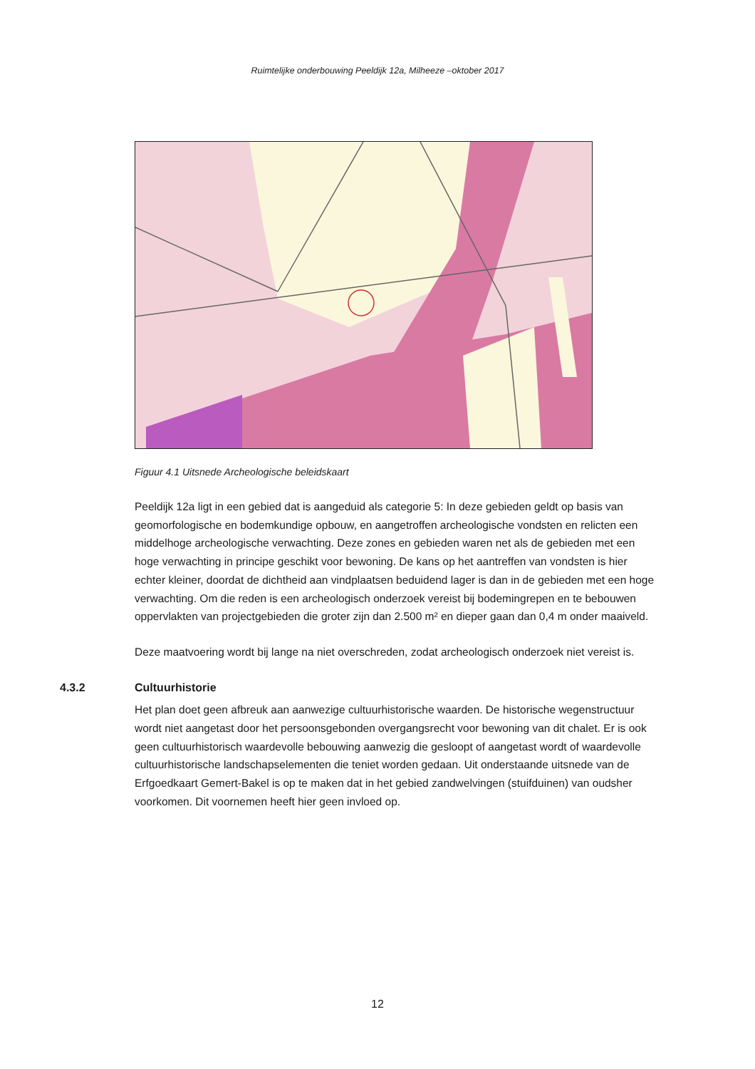Ruimtelijke onderbouwing Peeldijk 12a, Milheeze –oktober 2017
Figuur 4.1 Uitsnede Archeologische beleidskaart
Peeldijk 12a ligt in een gebied dat is aangeduid als categorie 5: In deze gebieden geldt op basis van geomorfologische en bodemkundige opbouw, en aangetroffen archeologische vondsten en relicten een middelhoge archeologische verwachting. Deze zones en gebieden waren net als de gebieden met een hoge verwachting in principe geschikt voor bewoning. De kans op het aantreffen van vondsten is hier echter kleiner, doordat de dichtheid aan vindplaatsen beduidend lager is dan in de gebieden met een hoge verwachting. Om die reden is een archeologisch onderzoek vereist bij bodemingrepen en te bebouwen oppervlakten van projectgebieden die groter zijn dan 2.500 m² en dieper gaan dan 0,4 m onder maaiveld.
Deze maatvoering wordt bij lange na niet overschreden, zodat archeologisch onderzoek niet vereist is.
4.3.2 Cultuurhistorie
Het plan doet geen afbreuk aan aanwezige cultuurhistorische waarden. De historische wegenstructuur wordt niet aangetast door het persoonsgebonden overgangsrecht voor bewoning van dit chalet. Er is ook geen cultuurhistorisch waardevolle bebouwing aanwezig die gesloopt of aangetast wordt of waardevolle cultuurhistorische landschapselementen die teniet worden gedaan. Uit onderstaande uitsnede van de Erfgoedkaart Gemert-Bakel is op te maken dat in het gebied zandwelvingen (stuifduinen) van oudsher voorkomen. Dit voornemen heeft hier geen invloed op.
12